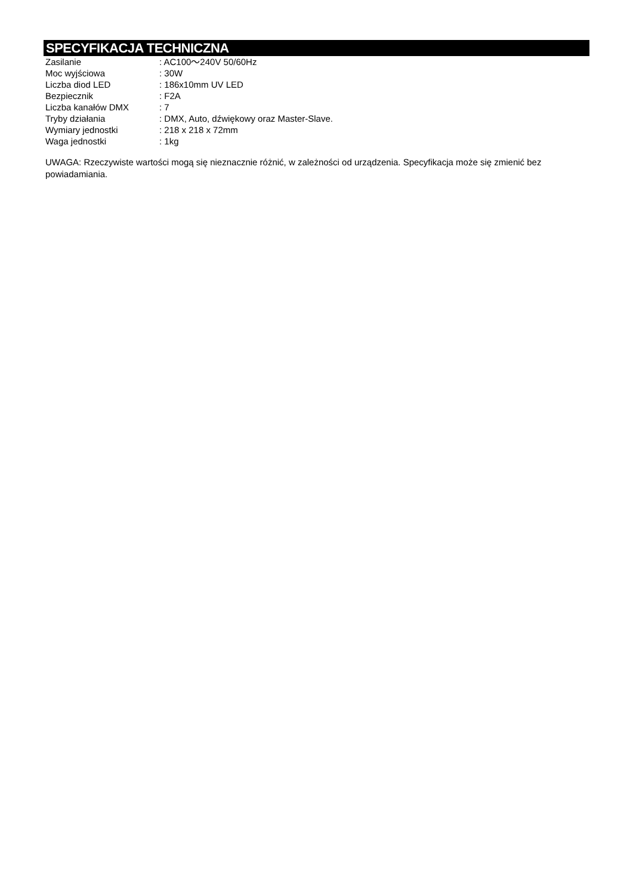SPECYFIKACJA TECHNICZNA
| Zasilanie | : AC100～240V 50/60Hz |
| Moc wyjściowa | : 30W |
| Liczba diod LED | : 186x10mm UV LED |
| Bezpiecznik | : F2A |
| Liczba kanałów DMX | : 7 |
| Tryby działania | : DMX, Auto, dźwiękowy oraz Master-Slave. |
| Wymiary jednostki | : 218 x 218 x 72mm |
| Waga jednostki | : 1kg |
UWAGA: Rzeczywiste wartości mogą się nieznacznie różnić, w zależności od urządzenia. Specyfikacja może się zmienić bez powiadamiania.